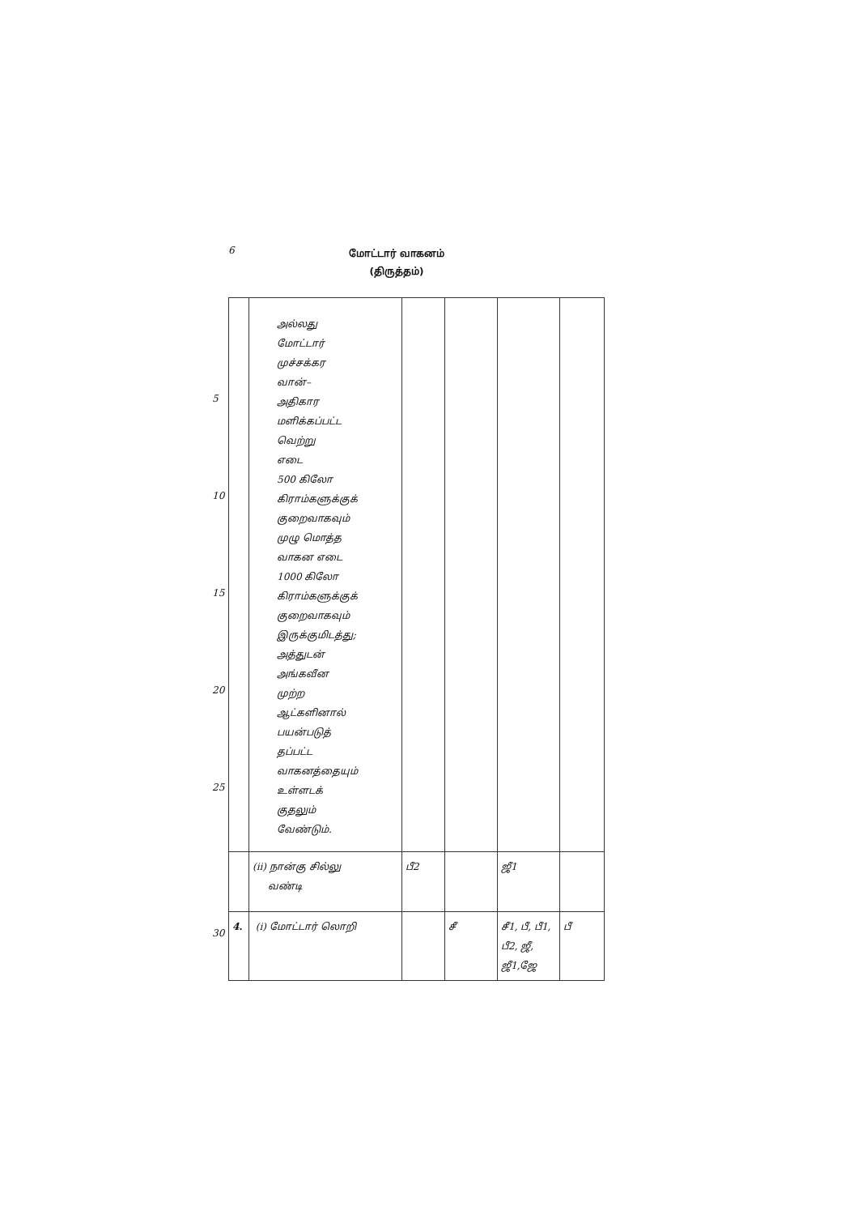6
மோட்டார் வாகனம்
(திருத்தம்)
5
10
15
20
25
30
| | அல்லது மோட்டார் முச்சக்கர வான்– அதிகார மளிக்கப்பட்ட வெற்று எடை 500 கிலோ கிராம்களுக்குக் குறைவாகவும் முழு மொத்த வாகன எடை 1000 கிலோ கிராம்களுக்குக் குறைவாகவும் இருக்குமிடத்து; அத்துடன் அங்கவீன முற்ற ஆட்களினால் பயன்படுத் தப்பட்ட வாகனத்தையும் உள்ளடக் குதலும் வேண்டும். | | | | |
| | (ii) நான்கு சில்லு வண்டி | பீ2 | | ஜீ1 | |
| 4. | (i) மோட்டார் லொறி | | சீ | சீ1, பீ, பீ1, பீ2, ஜீ, ஜீ1,ஜே | பீ |